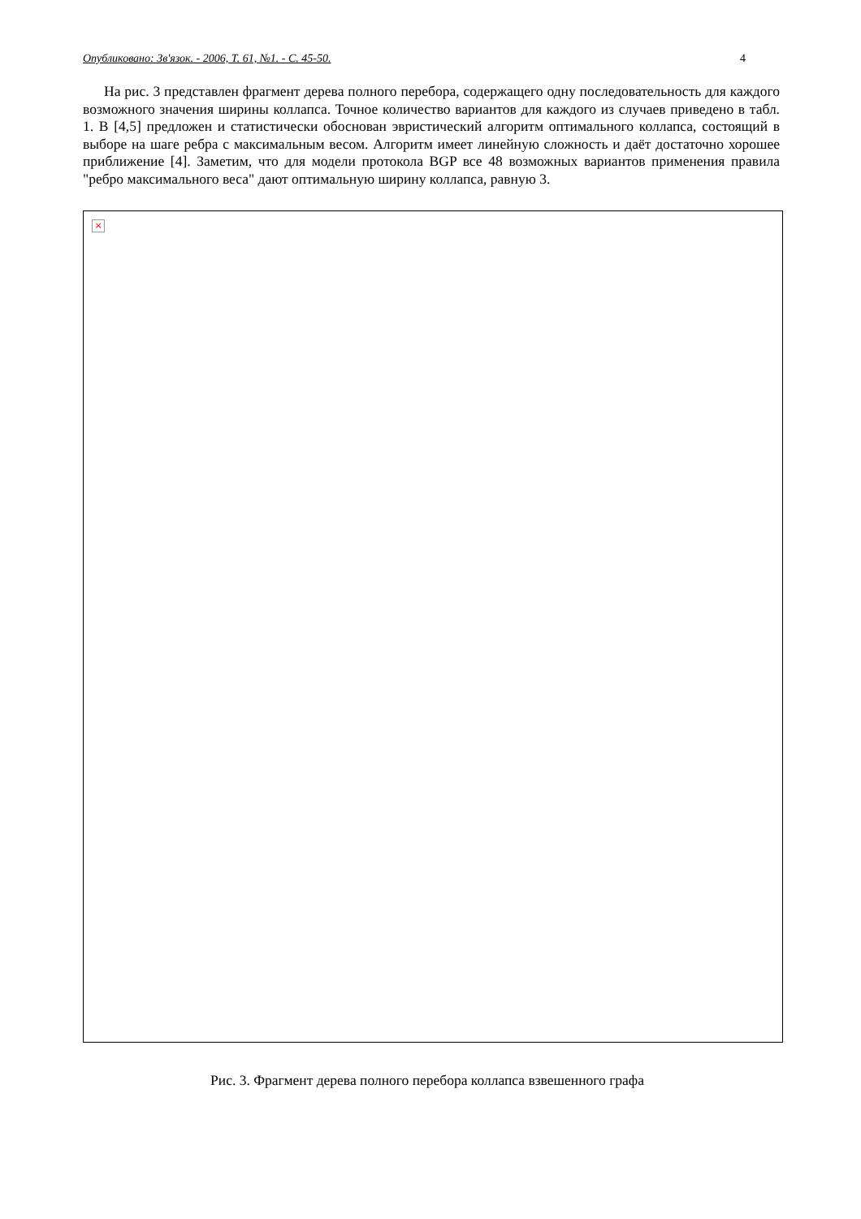Опубликовано: Зв'язок. - 2006, Т. 61, №1. - С. 45-50. 4
На рис. 3 представлен фрагмент дерева полного перебора, содержащего одну последовательность для каждого возможного значения ширины коллапса. Точное количество вариантов для каждого из случаев приведено в табл. 1. В [4,5] предложен и статистически обоснован эвристический алгоритм оптимального коллапса, состоящий в выборе на шаге ребра с максимальным весом. Алгоритм имеет линейную сложность и даёт достаточно хорошее приближение [4]. Заметим, что для модели протокола BGP все 48 возможных вариантов применения правила "ребро максимального веса" дают оптимальную ширину коллапса, равную 3.
×
Рис. 3. Фрагмент дерева полного перебора коллапса взвешенного графа